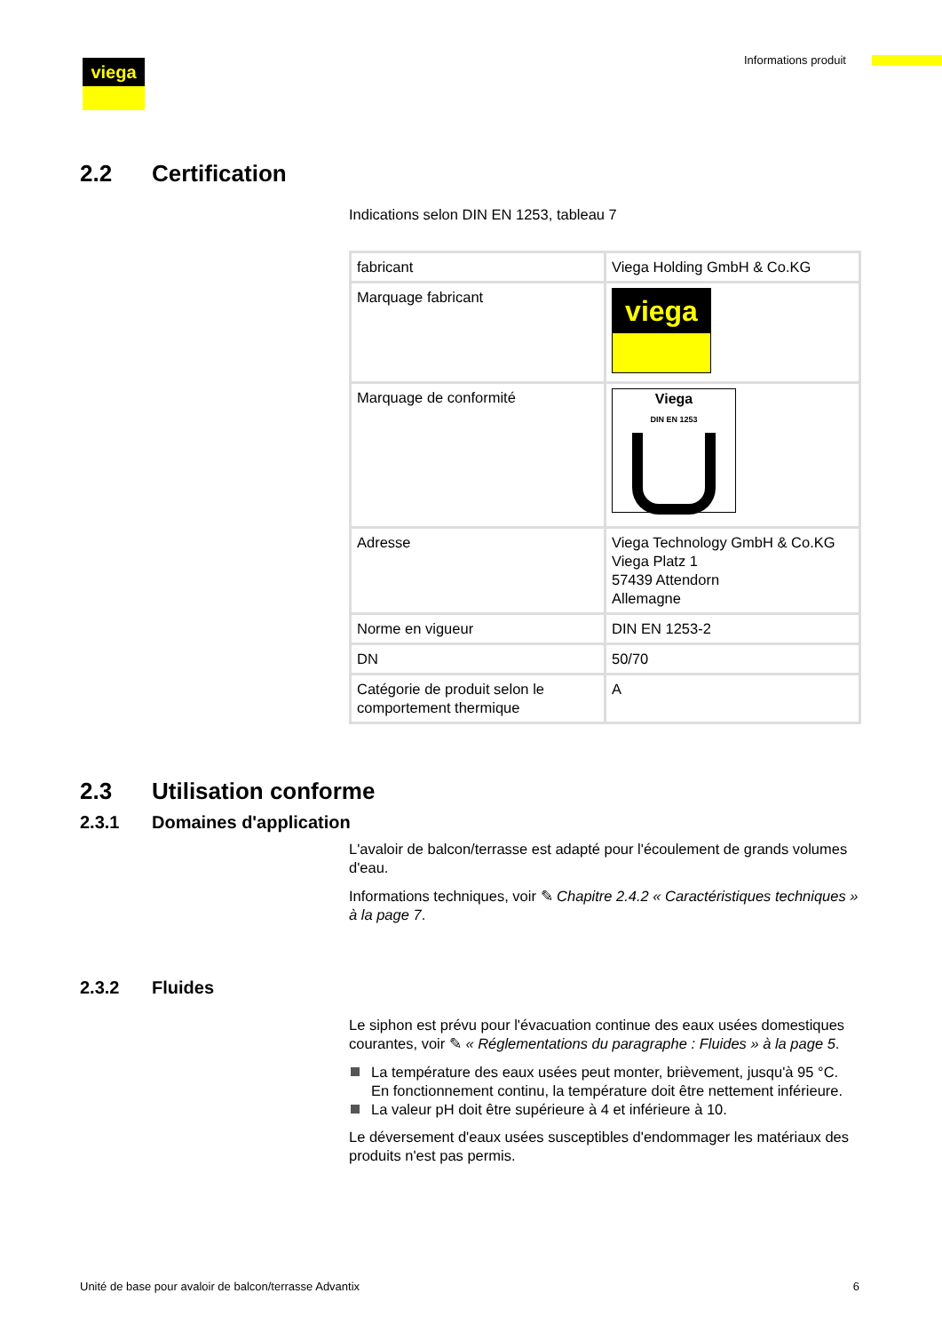viega Informations produit
2.2 Certification
Indications selon DIN EN 1253, tableau 7
| fabricant | Viega Holding GmbH & Co.KG |
| Marquage fabricant | viega |
| Marquage de conformité | Viega DIN EN 1253 |
| Adresse | Viega Technology GmbH & Co.KG Viega Platz 1 57439 Attendorn Allemagne |
| Norme en vigueur | DIN EN 1253-2 |
| DN | 50/70 |
| Catégorie de produit selon le comportement thermique | A |
2.3 Utilisation conforme
2.3.1 Domaines d'application
L'avaloir de balcon/terrasse est adapté pour l'écoulement de grands volumes d'eau.
Informations techniques, voir ✎ Chapitre 2.4.2 « Caractéristiques techniques » à la page 7.
2.3.2 Fluides
Le siphon est prévu pour l'évacuation continue des eaux usées domestiques courantes, voir ✎ « Réglementations du paragraphe : Fluides » à la page 5.
La température des eaux usées peut monter, brièvement, jusqu'à 95 °C. En fonctionnement continu, la température doit être nettement inférieure.
La valeur pH doit être supérieure à 4 et inférieure à 10.
Le déversement d'eaux usées susceptibles d'endommager les matériaux des produits n'est pas permis.
Unité de base pour avaloir de balcon/terrasse Advantix 6